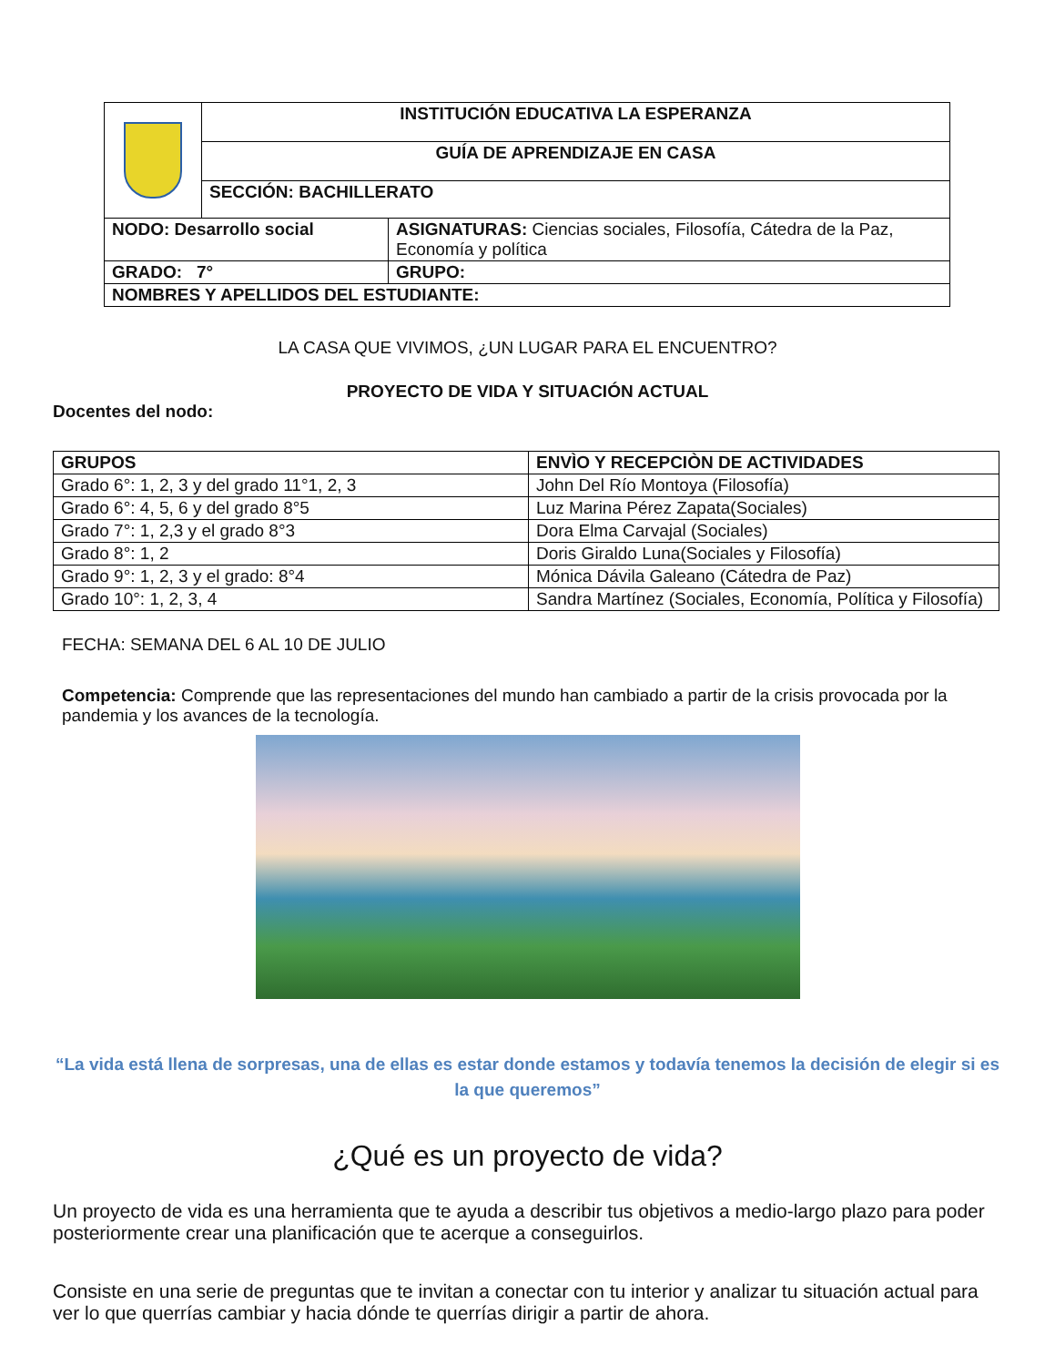| | INSTITUCIÓN EDUCATIVA LA ESPERANZA |
| | GUÍA DE APRENDIZAJE EN CASA |
| | SECCIÓN: BACHILLERATO |
| NODO: Desarrollo social | ASIGNATURAS: Ciencias sociales, Filosofía, Cátedra de la Paz, Economía y política |
| GRADO: 7° | GRUPO: |
| NOMBRES Y APELLIDOS DEL ESTUDIANTE: | |
LA CASA QUE VIVIMOS, ¿UN LUGAR PARA EL ENCUENTRO?
PROYECTO DE VIDA Y SITUACIÓN ACTUAL
Docentes del nodo:
| GRUPOS | ENVÌO Y RECEPCIÒN DE ACTIVIDADES |
| --- | --- |
| Grado 6°: 1, 2, 3 y del grado 11°1, 2, 3 | John Del Río Montoya (Filosofía) |
| Grado 6°: 4, 5, 6 y del grado 8°5 | Luz Marina Pérez Zapata(Sociales) |
| Grado 7°: 1, 2,3 y el grado 8°3 | Dora Elma Carvajal (Sociales) |
| Grado 8°: 1, 2 | Doris Giraldo Luna(Sociales y Filosofía) |
| Grado 9°: 1, 2, 3 y el grado: 8°4 | Mónica Dávila Galeano (Cátedra de Paz) |
| Grado 10°: 1, 2, 3, 4 | Sandra Martínez (Sociales, Economía, Política y Filosofía) |
FECHA: SEMANA DEL 6 AL 10 DE JULIO
Competencia: Comprende que las representaciones del mundo han cambiado a partir de la crisis provocada por la pandemia y los avances de la tecnología.
“La vida está llena de sorpresas, una de ellas es estar donde estamos y todavía tenemos la decisión de elegir si es la que queremos”
¿Qué es un proyecto de vida?
Un proyecto de vida es una herramienta que te ayuda a describir tus objetivos a medio-largo plazo para poder posteriormente crear una planificación que te acerque a conseguirlos.
Consiste en una serie de preguntas que te invitan a conectar con tu interior y analizar tu situación actual para ver lo que querrías cambiar y hacia dónde te querrías dirigir a partir de ahora.